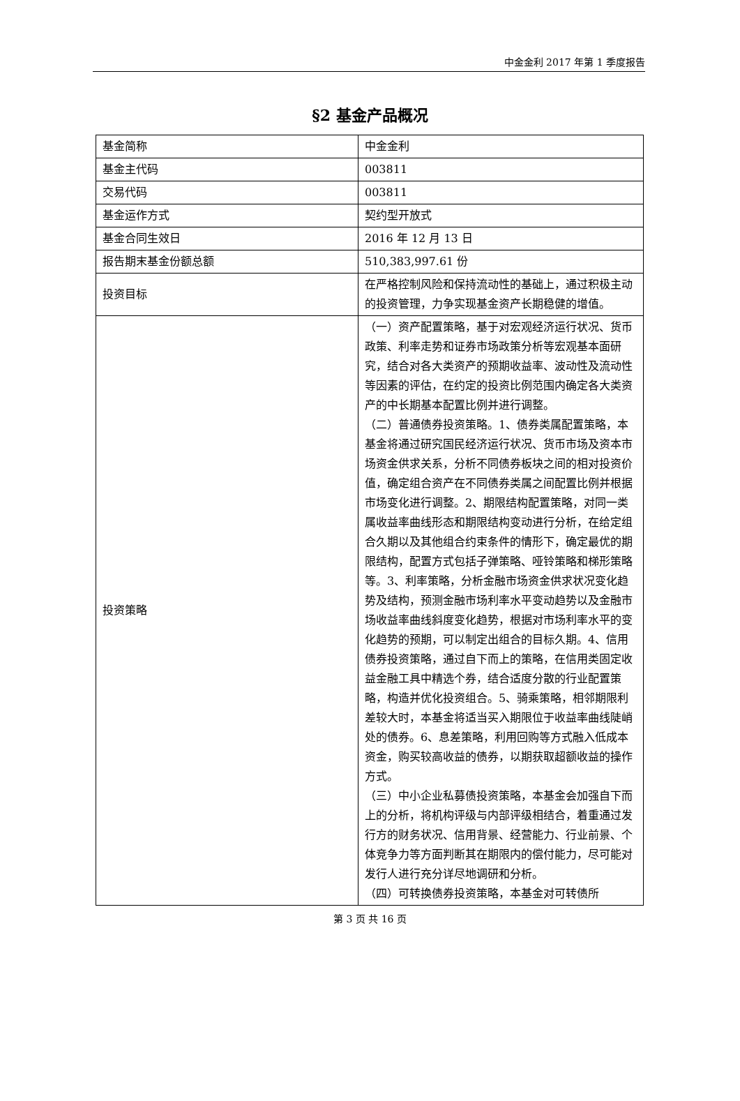中金金利 2017 年第 1 季度报告
§2 基金产品概况
| 基金简称 | 中金金利 |
| 基金主代码 | 003811 |
| 交易代码 | 003811 |
| 基金运作方式 | 契约型开放式 |
| 基金合同生效日 | 2016 年 12 月 13 日 |
| 报告期末基金份额总额 | 510,383,997.61 份 |
| 投资目标 | 在严格控制风险和保持流动性的基础上，通过积极主动的投资管理，力争实现基金资产长期稳健的增值。 |
| 投资策略 | （一）资产配置策略，基于对宏观经济运行状况、货币政策、利率走势和证券市场政策分析等宏观基本面研究，结合对各大类资产的预期收益率、波动性及流动性等因素的评估，在约定的投资比例范围内确定各大类资产的中长期基本配置比例并进行调整。 （二）普通债券投资策略。1、债券类属配置策略，本基金将通过研究国民经济运行状况、货币市场及资本市场资金供求关系，分析不同债券板块之间的相对投资价值，确定组合资产在不同债券类属之间配置比例并根据市场变化进行调整。2、期限结构配置策略，对同一类属收益率曲线形态和期限结构变动进行分析，在给定组合久期以及其他组合约束条件的情形下，确定最优的期限结构，配置方式包括子弹策略、哑铃策略和梯形策略等。3、利率策略，分析金融市场资金供求状况变化趋势及结构，预测金融市场利率水平变动趋势以及金融市场收益率曲线斜度变化趋势，根据对市场利率水平的变化趋势的预期，可以制定出组合的目标久期。4、信用债券投资策略，通过自下而上的策略，在信用类固定收益金融工具中精选个券，结合适度分散的行业配置策略，构造并优化投资组合。5、骑乘策略，相邻期限利差较大时，本基金将适当买入期限位于收益率曲线陡峭处的债券。6、息差策略，利用回购等方式融入低成本资金，购买较高收益的债券，以期获取超额收益的操作方式。 （三）中小企业私募债投资策略，本基金会加强自下而上的分析，将机构评级与内部评级相结合，着重通过发行方的财务状况、信用背景、经营能力、行业前景、个体竞争力等方面判断其在期限内的偿付能力，尽可能对发行人进行充分详尽地调研和分析。 （四）可转换债券投资策略，本基金对可转债所 |
第 3 页 共 16 页